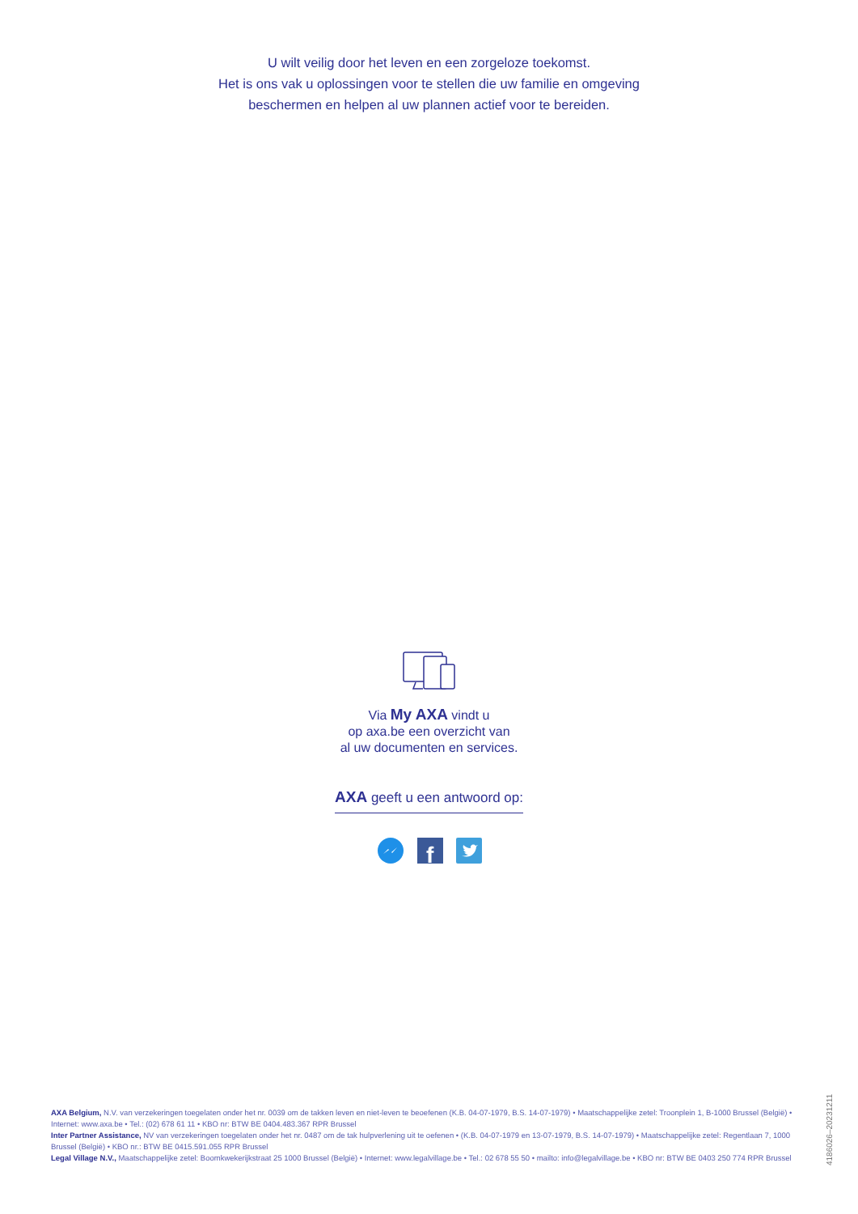U wilt veilig door het leven en een zorgeloze toekomst.
Het is ons vak u oplossingen voor te stellen die uw familie en omgeving
beschermen en helpen al uw plannen actief voor te bereiden.
Via My AXA vindt u
op axa.be een overzicht van
al uw documenten en services.
AXA geeft u een antwoord op:
f
AXA Belgium, N.V. van verzekeringen toegelaten onder het nr. 0039 om de takken leven en niet-leven te beoefenen (K.B. 04-07-1979, B.S. 14-07-1979) • Maatschappelijke zetel: Troonplein 1, B-1000 Brussel (België) • Internet: www.axa.be • Tel.: (02) 678 61 11 • KBO nr: BTW BE 0404.483.367 RPR Brussel
Inter Partner Assistance, NV van verzekeringen toegelaten onder het nr. 0487 om de tak hulpverlening uit te oefenen • (K.B. 04-07-1979 en 13-07-1979, B.S. 14-07-1979) • Maatschappelijke zetel: Regentlaan 7, 1000 Brussel (België) • KBO nr.: BTW BE 0415.591.055 RPR Brussel
Legal Village N.V., Maatschappelijke zetel: Boomkwekerijkstraat 25 1000 Brussel (België) • Internet: www.legalvillage.be • Tel.: 02 678 55 50 • mailto: info@legalvillage.be • KBO nr: BTW BE 0403 250 774 RPR Brussel
4186026–20231211